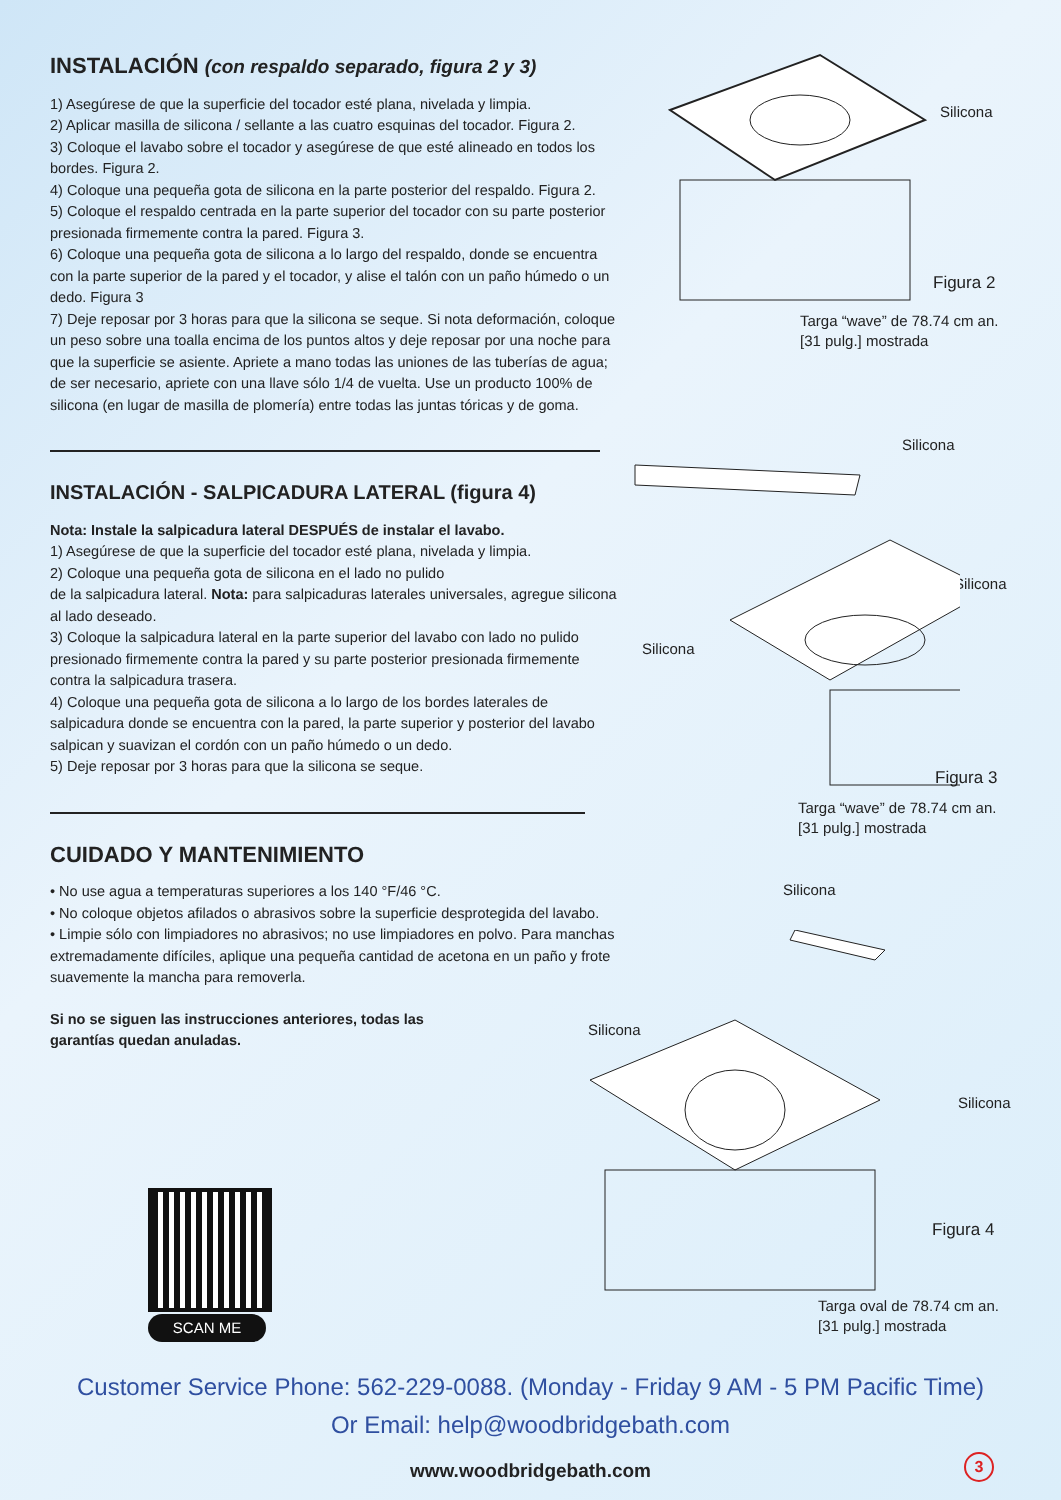INSTALACIÓN (con respaldo separado, figura 2 y 3)
1) Asegúrese de que la superficie del tocador esté plana, nivelada y limpia.
2) Aplicar masilla de silicona / sellante a las cuatro esquinas del tocador. Figura 2.
3) Coloque el lavabo sobre el tocador y asegúrese de que esté alineado en todos los bordes. Figura 2.
4) Coloque una pequeña gota de silicona en la parte posterior del respaldo. Figura 2.
5) Coloque el respaldo centrada en la parte superior del tocador con su parte posterior presionada firmemente contra la pared. Figura 3.
6) Coloque una pequeña gota de silicona a lo largo del respaldo, donde se encuentra con la parte superior de la pared y el tocador, y alise el talón con un paño húmedo o un dedo. Figura 3
7) Deje reposar por 3 horas para que la silicona se seque. Si nota deformación, coloque un peso sobre una toalla encima de los puntos altos y deje reposar por una noche para que la superficie se asiente. Apriete a mano todas las uniones de las tuberías de agua; de ser necesario, apriete con una llave sólo 1/4 de vuelta. Use un producto 100% de silicona (en lugar de masilla de plomería) entre todas las juntas tóricas y de goma.
INSTALACIÓN - SALPICADURA LATERAL (figura 4)
Nota: Instale la salpicadura lateral DESPUÉS de instalar el lavabo.
1) Asegúrese de que la superficie del tocador esté plana, nivelada y limpia.
2) Coloque una pequeña gota de silicona en el lado no pulido
de la salpicadura lateral. Nota: para salpicaduras laterales universales, agregue silicona al lado deseado.
3) Coloque la salpicadura lateral en la parte superior del lavabo con lado no pulido presionado firmemente contra la pared y su parte posterior presionada firmemente contra la salpicadura trasera.
4) Coloque una pequeña gota de silicona a lo largo de los bordes laterales de salpicadura donde se encuentra con la pared, la parte superior y posterior del lavabo salpican y suavizan el cordón con un paño húmedo o un dedo.
5) Deje reposar por 3 horas para que la silicona se seque.
CUIDADO Y MANTENIMIENTO
• No use agua a temperaturas superiores a los 140 °F/46 °C.
• No coloque objetos afilados o abrasivos sobre la superficie desprotegida del lavabo.
• Limpie sólo con limpiadores no abrasivos; no use limpiadores en polvo. Para manchas extremadamente difíciles, aplique una pequeña cantidad de acetona en un paño y frote suavemente la mancha para removerla.
Si no se siguen las instrucciones anteriores, todas las
garantías quedan anuladas.
Silicona
Figura 2
Targa “wave” de 78.74 cm an.
[31 pulg.] mostrada
Silicona
Silicona
Silicona
Figura 3
Targa “wave” de 78.74 cm an.
[31 pulg.] mostrada
Silicona
Silicona
Silicona
Figura 4
Targa oval de 78.74 cm an.
[31 pulg.] mostrada
SCAN ME
Customer Service Phone: 562-229-0088. (Monday - Friday 9 AM - 5 PM Pacific Time)
Or Email: help@woodbridgebath.com
www.woodbridgebath.com 3